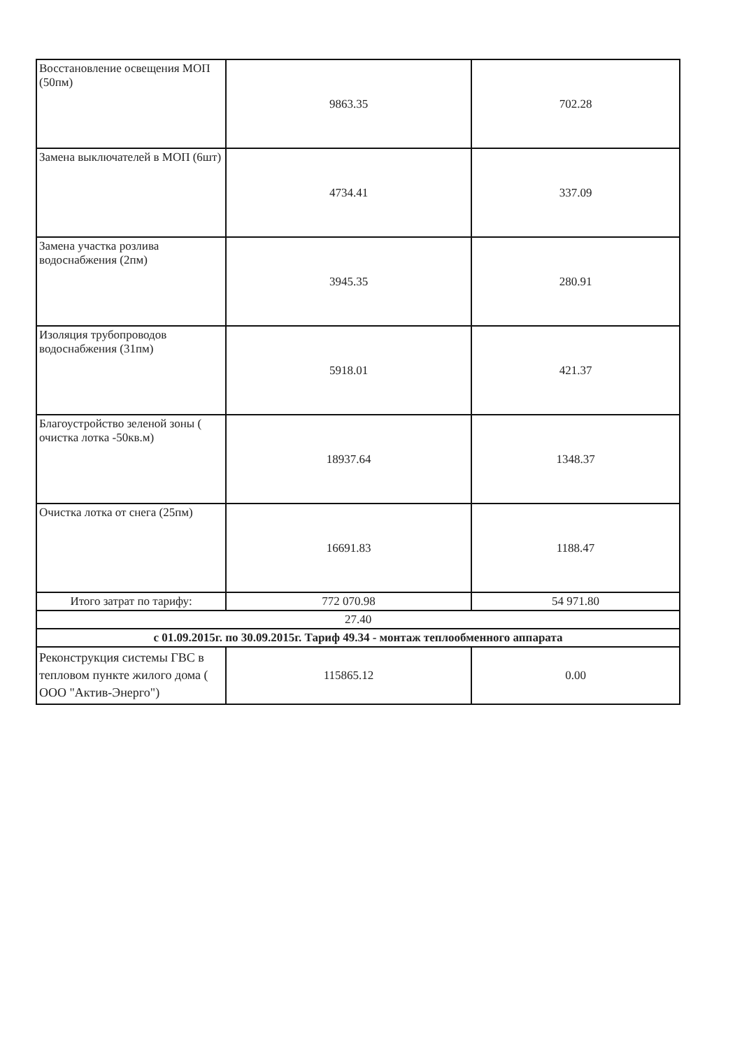| Восстановление освещения МОП (50пм) | 9863.35 | 702.28 |
| Замена выключателей в МОП (6шт) | 4734.41 | 337.09 |
| Замена участка розлива водоснабжения (2пм) | 3945.35 | 280.91 |
| Изоляция трубопроводов водоснабжения (31пм) | 5918.01 | 421.37 |
| Благоустройство зеленой зоны ( очистка лотка -50кв.м) | 18937.64 | 1348.37 |
| Очистка лотка от снега (25пм) | 16691.83 | 1188.47 |
| Итого затрат по тарифу: | 772 070.98 | 54 971.80 |
| 27.40 | | |
| с 01.09.2015г. по 30.09.2015г. Тариф 49.34 - монтаж теплообменного аппарата | | |
| Реконструкция системы ГВС в тепловом пункте жилого дома ( ООО "Актив-Энерго") | 115865.12 | 0.00 |